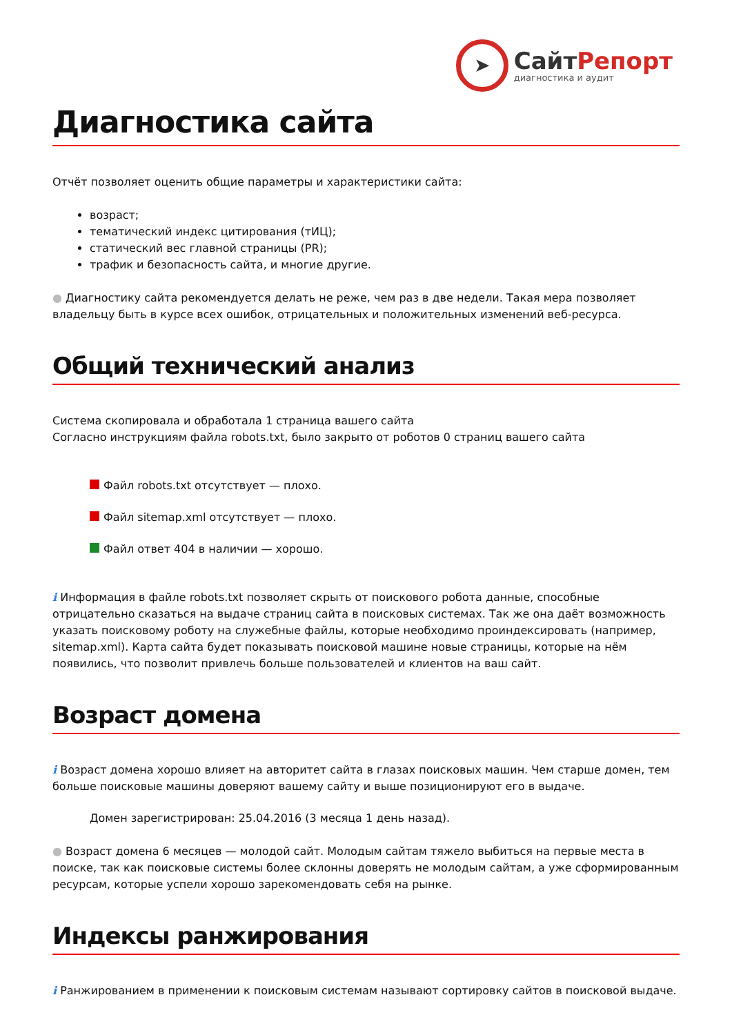➤
СайтРепорт
диагностика и аудит
Диагностика сайта
Отчёт позволяет оценить общие параметры и характеристики сайта:
возраст;
тематический индекс цитирования (тИЦ);
статический вес главной страницы (PR);
трафик и безопасность сайта, и многие другие.
● Диагностику сайта рекомендуется делать не реже, чем раз в две недели. Такая мера позволяет владельцу быть в курсе всех ошибок, отрицательных и положительных изменений веб-ресурса.
Общий технический анализ
Система скопировала и обработала 1 страница вашего сайта
Согласно инструкциям файла robots.txt, было закрыто от роботов 0 страниц вашего сайта
Файл robots.txt отсутствует — плохо.
Файл sitemap.xml отсутствует — плохо.
Файл ответ 404 в наличии — хорошо.
i Информация в файле robots.txt позволяет скрыть от поискового робота данные, способные отрицательно сказаться на выдаче страниц сайта в поисковых системах. Так же она даёт возможность указать поисковому роботу на служебные файлы, которые необходимо проиндексировать (например, sitemap.xml). Карта сайта будет показывать поисковой машине новые страницы, которые на нём появились, что позволит привлечь больше пользователей и клиентов на ваш сайт.
Возраст домена
i Возраст домена хорошо влияет на авторитет сайта в глазах поисковых машин. Чем старше домен, тем больше поисковые машины доверяют вашему сайту и выше позиционируют его в выдаче.
Домен зарегистрирован: 25.04.2016 (3 месяца 1 день назад).
● Возраст домена 6 месяцев — молодой сайт. Молодым сайтам тяжело выбиться на первые места в поиске, так как поисковые системы более склонны доверять не молодым сайтам, а уже сформированным ресурсам, которые успели хорошо зарекомендовать себя на рынке.
Индексы ранжирования
i Ранжированием в применении к поисковым системам называют сортировку сайтов в поисковой выдаче.